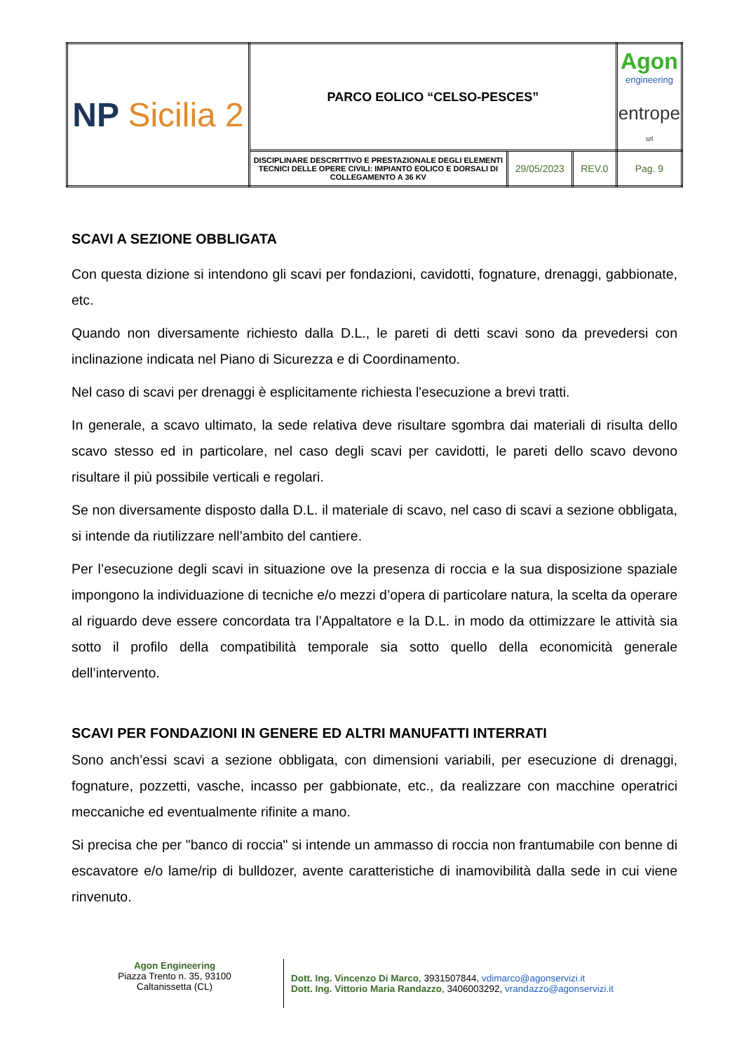| NP Sicilia 2 | PARCO EOLICO “CELSO-PESCES” | | | Agon engineering entrope srl |
| | DISCIPLINARE DESCRITTIVO E PRESTAZIONALE DEGLI ELEMENTI TECNICI DELLE OPERE CIVILI: IMPIANTO EOLICO E DORSALI DI COLLEGAMENTO A 36 KV | 29/05/2023 | REV.0 | Pag. 9 |
SCAVI A SEZIONE OBBLIGATA
Con questa dizione si intendono gli scavi per fondazioni, cavidotti, fognature, drenaggi, gabbionate, etc.
Quando non diversamente richiesto dalla D.L., le pareti di detti scavi sono da prevedersi con inclinazione indicata nel Piano di Sicurezza e di Coordinamento.
Nel caso di scavi per drenaggi è esplicitamente richiesta l'esecuzione a brevi tratti.
In generale, a scavo ultimato, la sede relativa deve risultare sgombra dai materiali di risulta dello scavo stesso ed in particolare, nel caso degli scavi per cavidotti, le pareti dello scavo devono risultare il più possibile verticali e regolari.
Se non diversamente disposto dalla D.L. il materiale di scavo, nel caso di scavi a sezione obbligata, si intende da riutilizzare nell’ambito del cantiere.
Per l’esecuzione degli scavi in situazione ove la presenza di roccia e la sua disposizione spaziale impongono la individuazione di tecniche e/o mezzi d’opera di particolare natura, la scelta da operare al riguardo deve essere concordata tra l’Appaltatore e la D.L. in modo da ottimizzare le attività sia sotto il profilo della compatibilità temporale sia sotto quello della economicità generale dell’intervento.
SCAVI PER FONDAZIONI IN GENERE ED ALTRI MANUFATTI INTERRATI
Sono anch’essi scavi a sezione obbligata, con dimensioni variabili, per esecuzione di drenaggi, fognature, pozzetti, vasche, incasso per gabbionate, etc., da realizzare con macchine operatrici meccaniche ed eventualmente rifinite a mano.
Si precisa che per "banco di roccia" si intende un ammasso di roccia non frantumabile con benne di escavatore e/o lame/rip di bulldozer, avente caratteristiche di inamovibilità dalla sede in cui viene rinvenuto.
Agon Engineering
Piazza Trento n. 35, 93100
Caltanissetta (CL)
Dott. Ing. Vincenzo Di Marco, 3931507844, vdimarco@agonservizi.it
Dott. Ing. Vittorio Maria Randazzo, 3406003292, vrandazzo@agonservizi.it